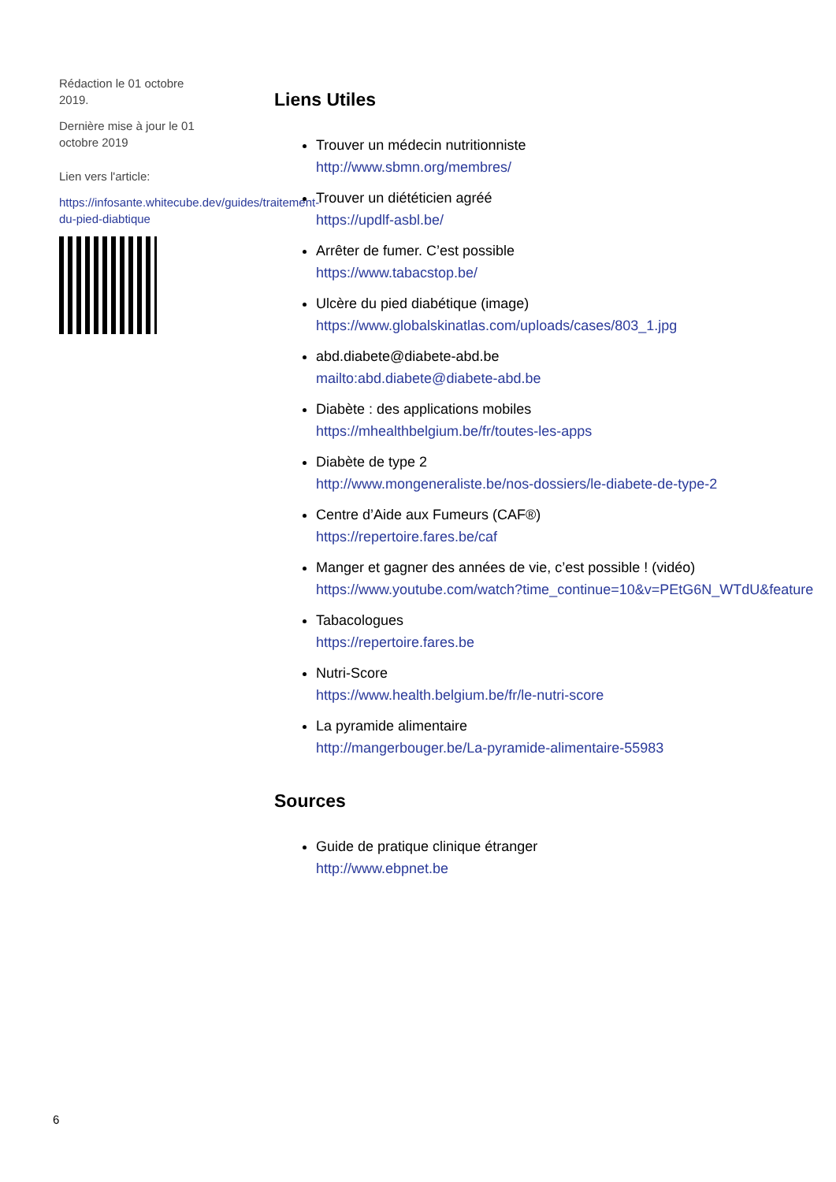Rédaction le 01 octobre 2019.
Dernière mise à jour le 01 octobre 2019
Lien vers l'article:
https://infosante.whitecube.dev/guides/traitement-du-pied-diabtique
Liens Utiles
Trouver un médecin nutritionniste
http://www.sbmn.org/membres/
Trouver un diététicien agréé
https://updlf-asbl.be/
Arrêter de fumer. C’est possible
https://www.tabacstop.be/
Ulcère du pied diabétique (image)
https://www.globalskinatlas.com/uploads/cases/803_1.jpg
abd.diabete@diabete-abd.be
mailto:abd.diabete@diabete-abd.be
Diabète : des applications mobiles
https://mhealthbelgium.be/fr/toutes-les-apps
Diabète de type 2
http://www.mongeneraliste.be/nos-dossiers/le-diabete-de-type-2
Centre d’Aide aux Fumeurs (CAF®)
https://repertoire.fares.be/caf
Manger et gagner des années de vie, c’est possible ! (vidéo)
https://www.youtube.com/watch?time_continue=10&v=PEtG6N_WTdU&feature
Tabacologues
https://repertoire.fares.be
Nutri-Score
https://www.health.belgium.be/fr/le-nutri-score
La pyramide alimentaire
http://mangerbouger.be/La-pyramide-alimentaire-55983
Sources
Guide de pratique clinique étranger
http://www.ebpnet.be
6